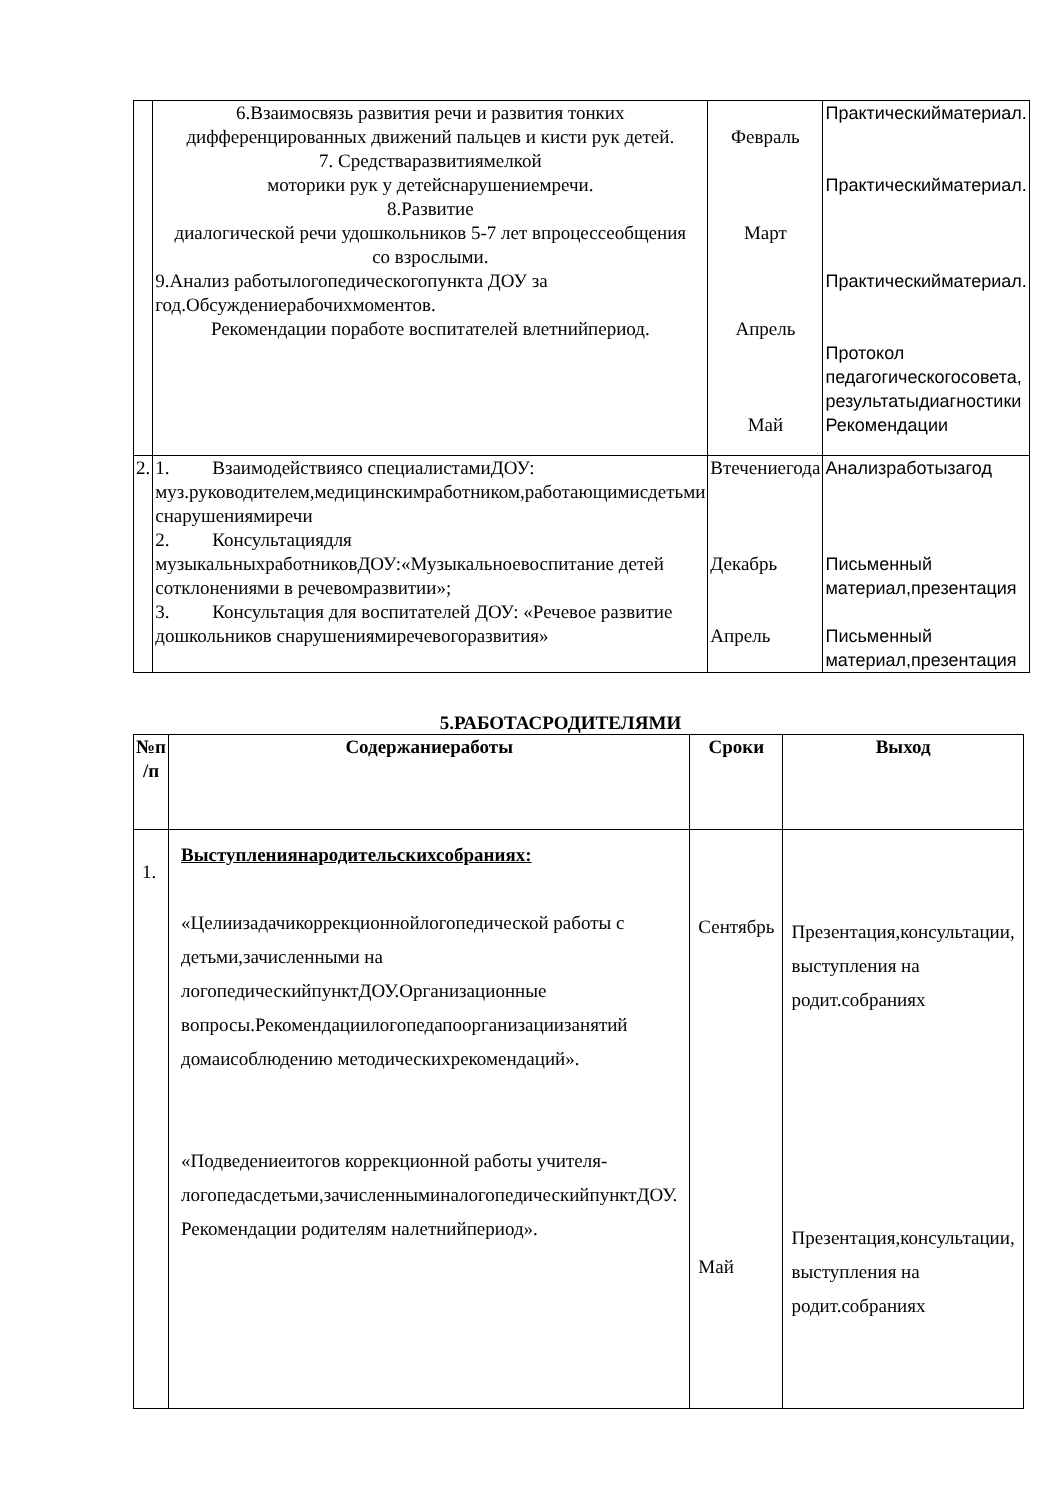| | 6.Взаимосвязь развития речи и развития тонких дифференцированных движений пальцев и кисти рук детей. 7. Средстваразвитиямелкой моторики рук у детейснарушениемречи. 8.Развитие диалогической речи удошкольников 5-7 лет впроцессеобщения со взрослыми. 9.Анализ работылогопедическогопункта ДОУ за год.Обсуждениерабочихмоментов. Рекомендации поработе воспитателей влетнийпериод. | Февраль Март Апрель Май | Практическийматериал. Практическийматериал. Практическийматериал. Протокол педагогическогосовета, результатыдиагностики Рекомендации |
| 2. | 1. Взаимодействиясо специалистамиДОУ: муз.руководителем,медицинскимработником,работающимисдетьми снарушениямиречи 2. Консультациядля музыкальныхработниковДОУ:«Музыкальноевоспитание детей сотклонениями в речевомразвитии»; 3. Консультация для воспитателей ДОУ: «Речевое развитие дошкольников снарушениямиречевогоразвития» | Втечениегода Декабрь Апрель | Анализработызагод Письменный материал,презентация Письменный материал,презентация |
5.РАБОТАСРОДИТЕЛЯМИ
| №п /п | Содержаниеработы | Сроки | Выход |
| --- | --- | --- | --- |
| 1. | Выступлениянародительскихсобраниях: «Целиизадачикоррекционнойлогопедической работы с детьми,зачисленными на логопедическийпунктДОУ.Организационные вопросы.Рекомендациилогопедапоорганизациизанятий домаисоблюдению методическихрекомендаций». «Подведениеитогов коррекционной работы учителя-логопедасдетьми,зачисленныминалогопедическийпунктДОУ. Рекомендации родителям налетнийпериод». | Сентябрь Май | Презентация,консультации, выступления на родит.собраниях Презентация,консультации, выступления на родит.собраниях |